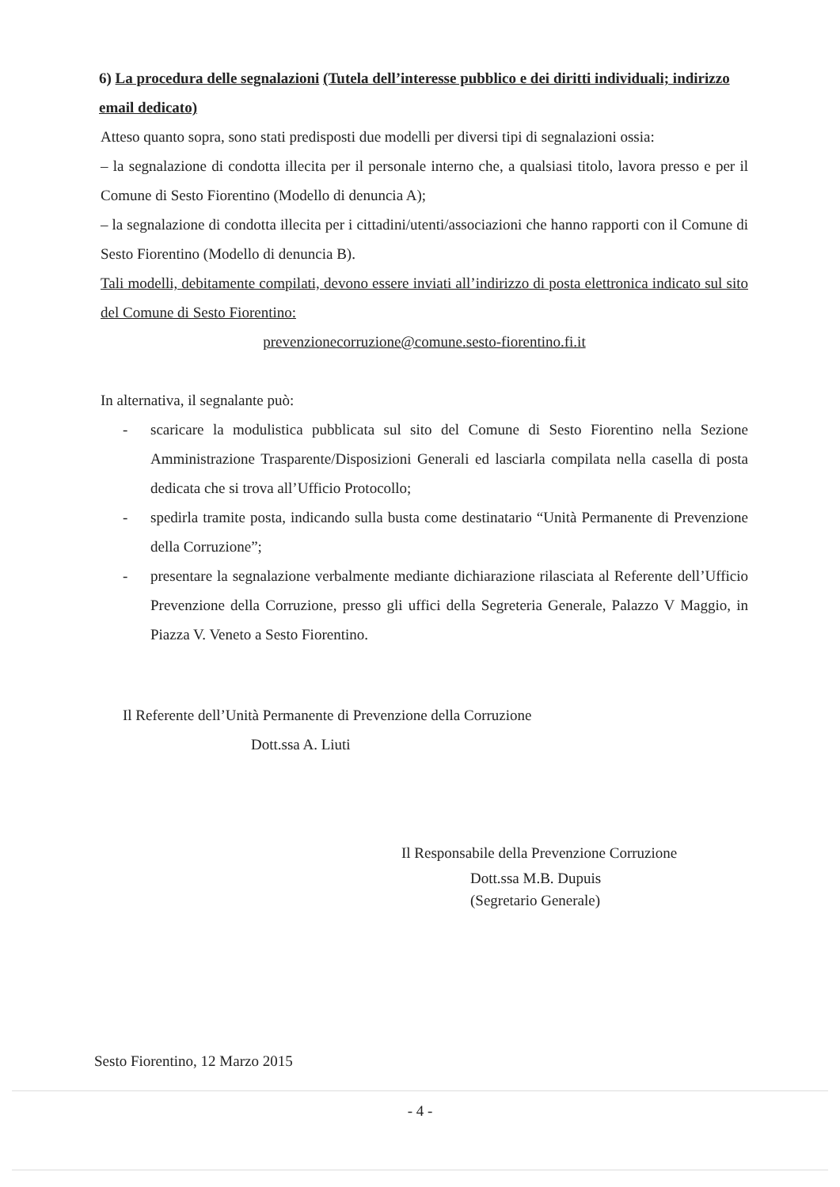6) La procedura delle segnalazioni (Tutela dell’interesse pubblico e dei diritti individuali; indirizzo email dedicato)
Atteso quanto sopra, sono stati predisposti due modelli per diversi tipi di segnalazioni ossia:
– la segnalazione di condotta illecita per il personale interno che, a qualsiasi titolo, lavora presso e per il Comune di Sesto Fiorentino (Modello di denuncia A);
– la segnalazione di condotta illecita per i cittadini/utenti/associazioni che hanno rapporti con il Comune di Sesto Fiorentino (Modello di denuncia B).
Tali modelli, debitamente compilati, devono essere inviati all’indirizzo di posta elettronica indicato sul sito del Comune di Sesto Fiorentino:
prevenzionecorruzione@comune.sesto-fiorentino.fi.it
In alternativa, il segnalante può:
- scaricare la modulistica pubblicata sul sito del Comune di Sesto Fiorentino nella Sezione Amministrazione Trasparente/Disposizioni Generali ed lasciarla compilata nella casella di posta dedicata che si trova all’Ufficio Protocollo;
- spedirla tramite posta, indicando sulla busta come destinatario “Unità Permanente di Prevenzione della Corruzione”;
- presentare la segnalazione verbalmente mediante dichiarazione rilasciata al Referente dell’Ufficio Prevenzione della Corruzione, presso gli uffici della Segreteria Generale, Palazzo V Maggio, in Piazza V. Veneto a Sesto Fiorentino.
Il Referente dell’Unità Permanente di Prevenzione della Corruzione
Dott.ssa A. Liuti
Il Responsabile della Prevenzione Corruzione
Dott.ssa M.B. Dupuis
(Segretario Generale)
Sesto Fiorentino, 12 Marzo 2015
- 4 -